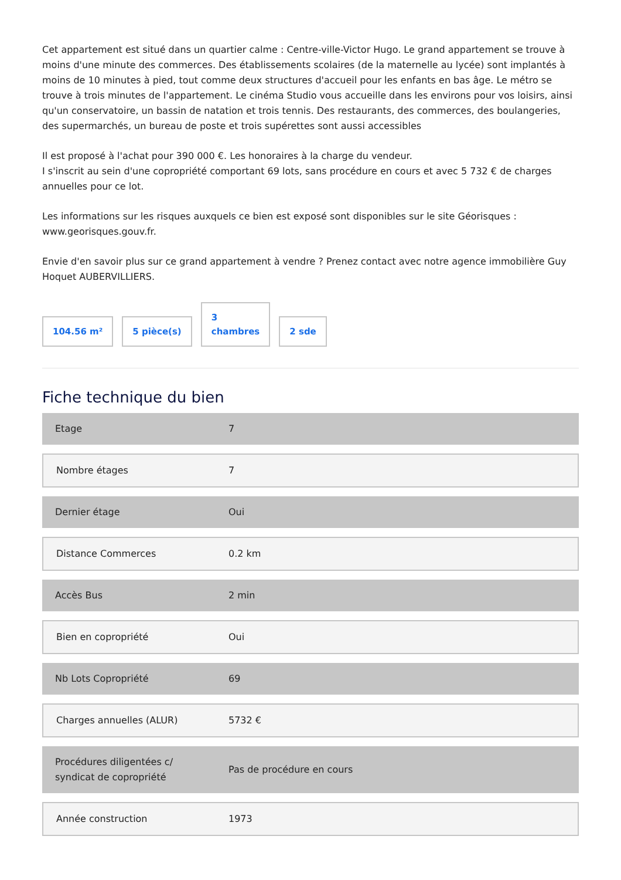Cet appartement est situé dans un quartier calme : Centre-ville-Victor Hugo. Le grand appartement se trouve à moins d'une minute des commerces. Des établissements scolaires (de la maternelle au lycée) sont implantés à moins de 10 minutes à pied, tout comme deux structures d'accueil pour les enfants en bas âge. Le métro se trouve à trois minutes de l'appartement. Le cinéma Studio vous accueille dans les environs pour vos loisirs, ainsi qu'un conservatoire, un bassin de natation et trois tennis. Des restaurants, des commerces, des boulangeries, des supermarchés, un bureau de poste et trois supérettes sont aussi accessibles
Il est proposé à l'achat pour 390 000 €. Les honoraires à la charge du vendeur.
I s'inscrit au sein d'une copropriété comportant 69 lots, sans procédure en cours et avec 5 732 € de charges annuelles pour ce lot.
Les informations sur les risques auxquels ce bien est exposé sont disponibles sur le site Géorisques : www.georisques.gouv.fr.
Envie d'en savoir plus sur ce grand appartement à vendre ? Prenez contact avec notre agence immobilière Guy Hoquet AUBERVILLIERS.
104.56 m²
5 pièce(s)
3
chambres
2 sde
Fiche technique du bien
| Etage | 7 |
| Nombre étages | 7 |
| Dernier étage | Oui |
| Distance Commerces | 0.2 km |
| Accès Bus | 2 min |
| Bien en copropriété | Oui |
| Nb Lots Copropriété | 69 |
| Charges annuelles (ALUR) | 5732 € |
| Procédures diligentées c/ syndicat de copropriété | Pas de procédure en cours |
| Année construction | 1973 |